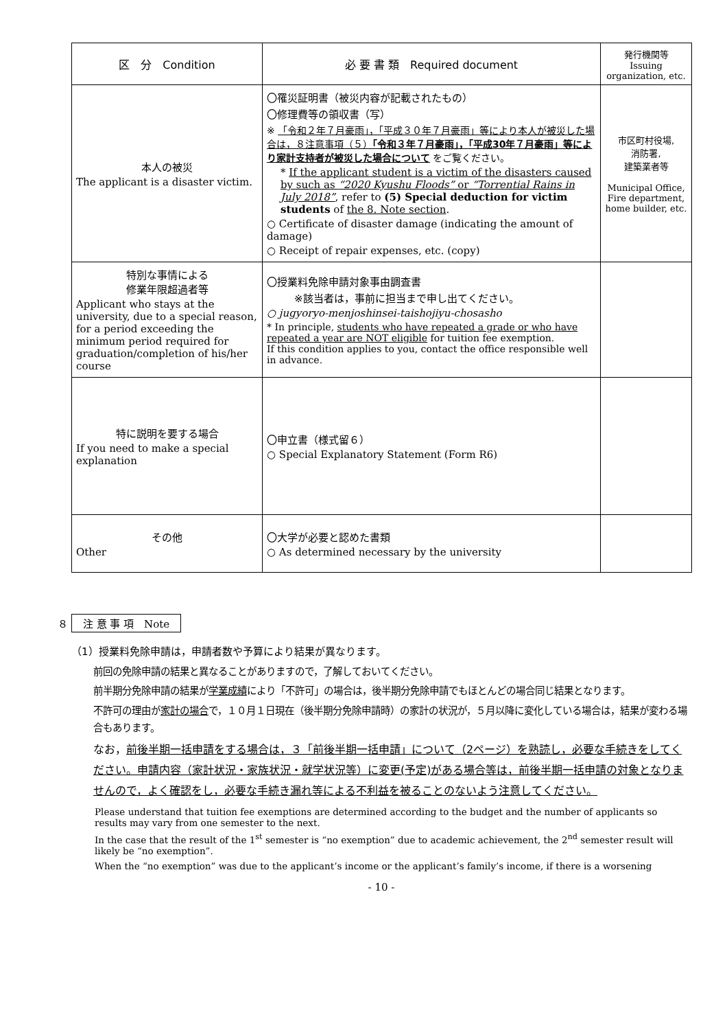| 区 分 Condition | 必 要 書 類 Required document | 発行機関等 Issuing organization, etc. |
| --- | --- | --- |
| 本人の被災 The applicant is a disaster victim. | 〇罹災証明書（被災内容が記載されたもの） 〇修理費等の領収書（写） ※ 「令和２年７月豪雨」，「平成３０年７月豪雨」等により本人が被災した場合は，８注意事項（５） 「令和３年７月豪雨」，「平成30年７月豪雨」等により家計支持者が被災した場合について をご覧ください。 * If the applicant student is a victim of the disasters caused by such as “2020 Kyushu Floods” or “Torrential Rains in July 2018” , refer to (5) Special deduction for victim students of the 8. Note section . ○ Certificate of disaster damage (indicating the amount of damage) ○ Receipt of repair expenses, etc. (copy) | 市区町村役場, 消防署, 建築業者等 Municipal Office, Fire department, home builder, etc. |
| 特別な事情による 修業年限超過者等 Applicant who stays at the university, due to a special reason, for a period exceeding the minimum period required for graduation/completion of his/her course | 〇授業料免除申請対象事由調査書 ※該当者は，事前に担当まで申し出てください。 ○ jugyoryo-menjoshinsei-taishojiyu-chosasho * In principle, students who have repeated a grade or who have repeated a year are NOT eligible for tuition fee exemption. If this condition applies to you, contact the office responsible well in advance. | |
| 特に説明を要する場合 If you need to make a special explanation | 〇申立書（様式留６） ○ Special Explanatory Statement (Form R6) | |
| その他 Other | 〇大学が必要と認めた書類 ○ As determined necessary by the university | |
８ 注 意 事 項　Note
（1）授業料免除申請は，申請者数や予算により結果が異なります。
前回の免除申請の結果と異なることがありますので，了解しておいてください。
前半期分免除申請の結果が学業成績により「不許可」の場合は，後半期分免除申請でもほとんどの場合同じ結果となります。
不許可の理由が家計の場合で，１０月１日現在（後半期分免除申請時）の家計の状況が，５月以降に変化している場合は，結果が変わる場合もあります。
なお，前後半期一括申請をする場合は，３「前後半期一括申請」について（2ページ）を熟読し，必要な手続きをしてください。申請内容（家計状況・家族状況・就学状況等）に変更(予定)がある場合等は，前後半期一括申請の対象となりませんので，よく確認をし，必要な手続き漏れ等による不利益を被ることのないよう注意してください。
Please understand that tuition fee exemptions are determined according to the budget and the number of applicants so results may vary from one semester to the next.
In the case that the result of the 1<sup>st</sup> semester is “no exemption” due to academic achievement, the 2<sup>nd</sup> semester result will likely be “no exemption”.
When the “no exemption” was due to the applicant’s income or the applicant’s family’s income, if there is a worsening
- 10 -